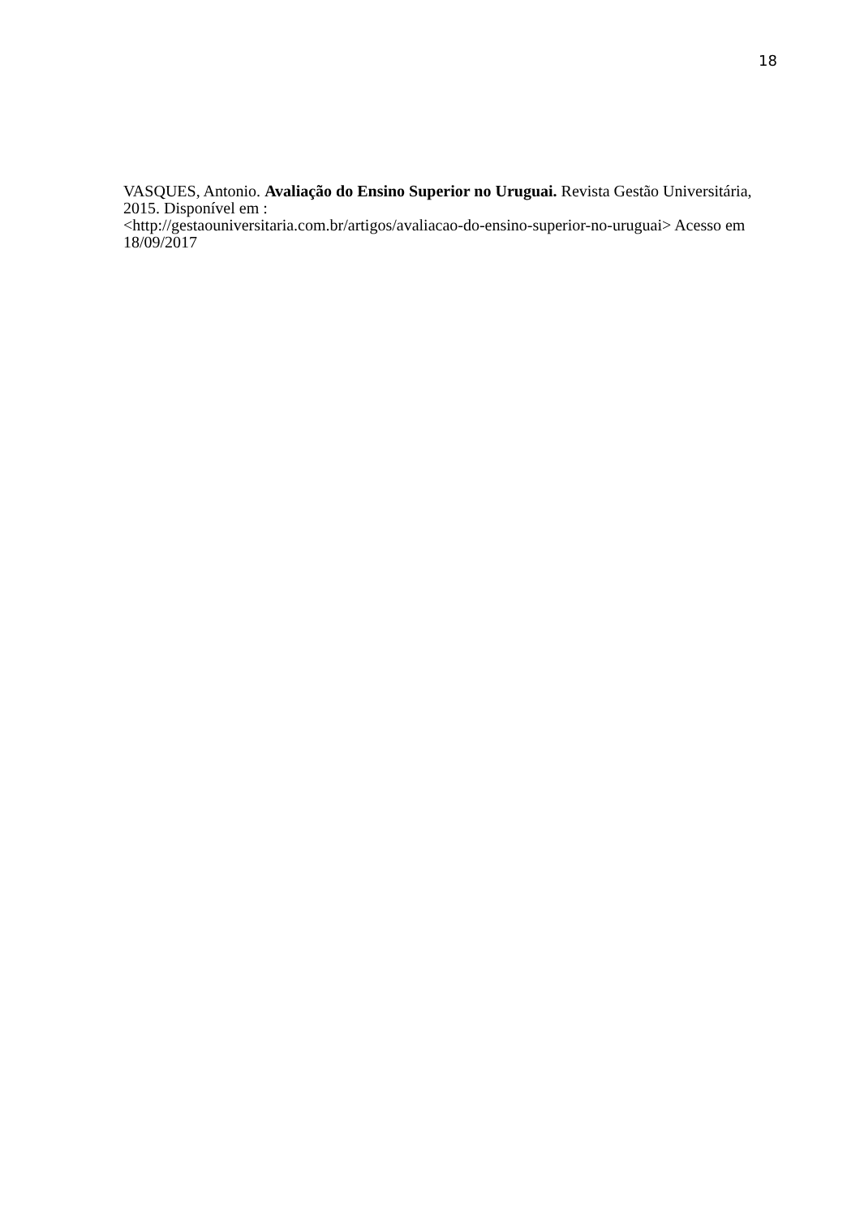18
VASQUES, Antonio. Avaliação do Ensino Superior no Uruguai. Revista Gestão Universitária, 2015. Disponível em :
<http://gestaouniversitaria.com.br/artigos/avaliacao-do-ensino-superior-no-uruguai> Acesso em 18/09/2017